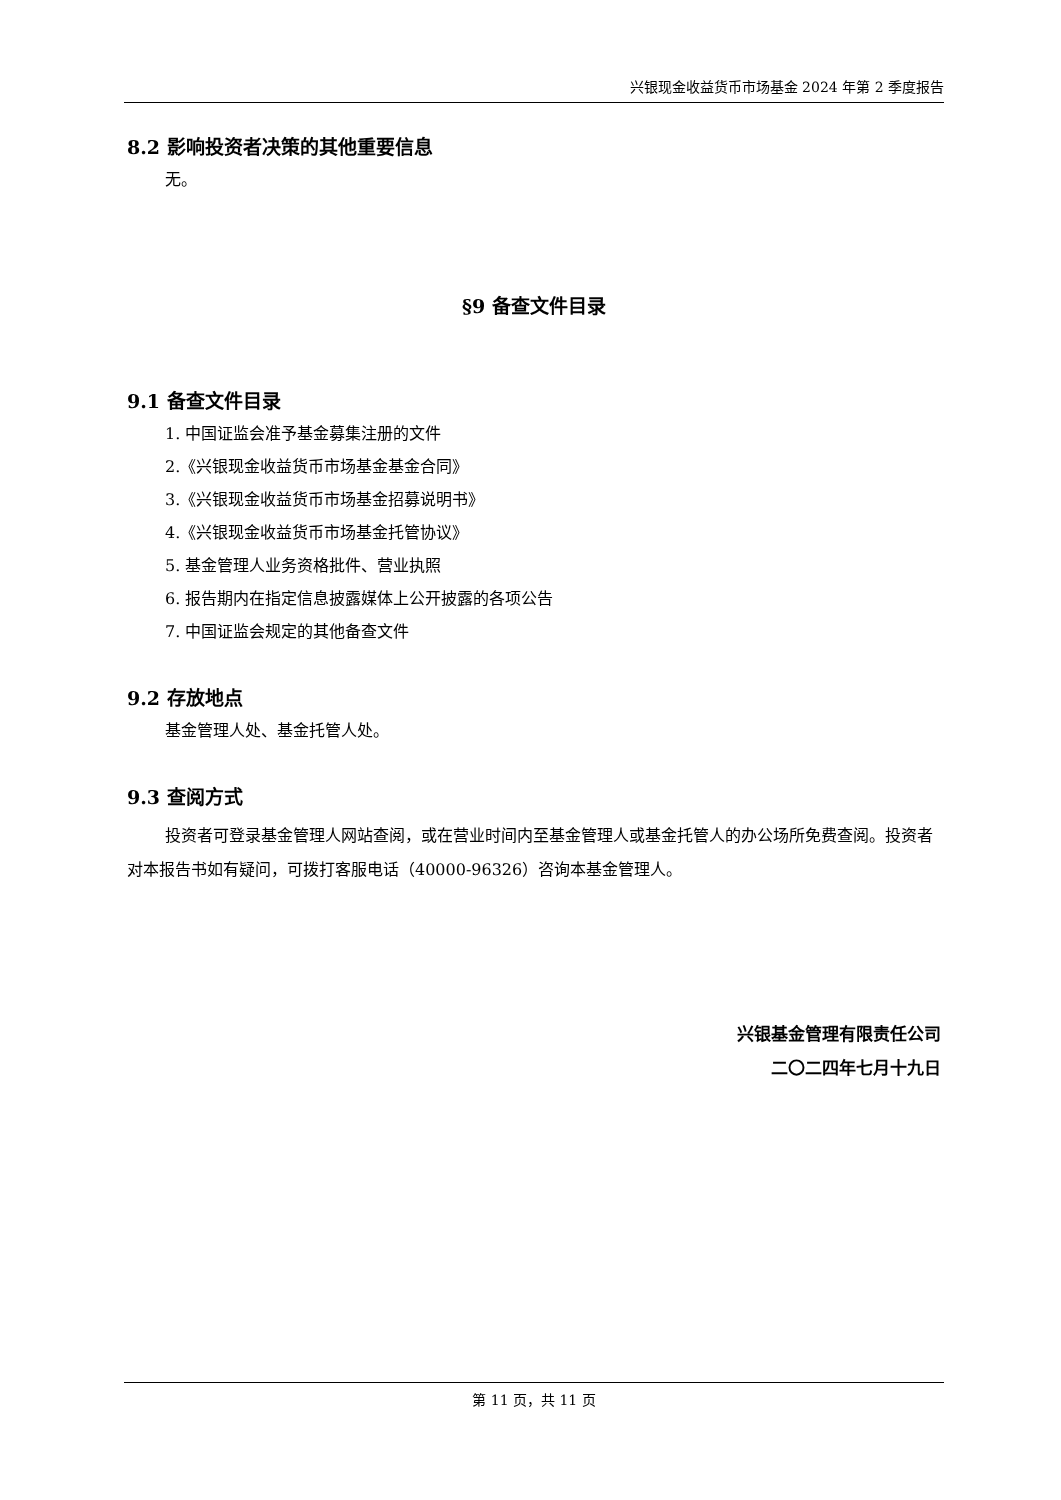兴银现金收益货币市场基金 2024 年第 2 季度报告
8.2 影响投资者决策的其他重要信息
无。
§9 备查文件目录
9.1 备查文件目录
1. 中国证监会准予基金募集注册的文件
2.《兴银现金收益货币市场基金基金合同》
3.《兴银现金收益货币市场基金招募说明书》
4.《兴银现金收益货币市场基金托管协议》
5. 基金管理人业务资格批件、营业执照
6. 报告期内在指定信息披露媒体上公开披露的各项公告
7. 中国证监会规定的其他备查文件
9.2 存放地点
基金管理人处、基金托管人处。
9.3 查阅方式
投资者可登录基金管理人网站查阅，或在营业时间内至基金管理人或基金托管人的办公场所免费查阅。投资者对本报告书如有疑问，可拨打客服电话（40000-96326）咨询本基金管理人。
兴银基金管理有限责任公司
二〇二四年七月十九日
第 11 页，共 11 页